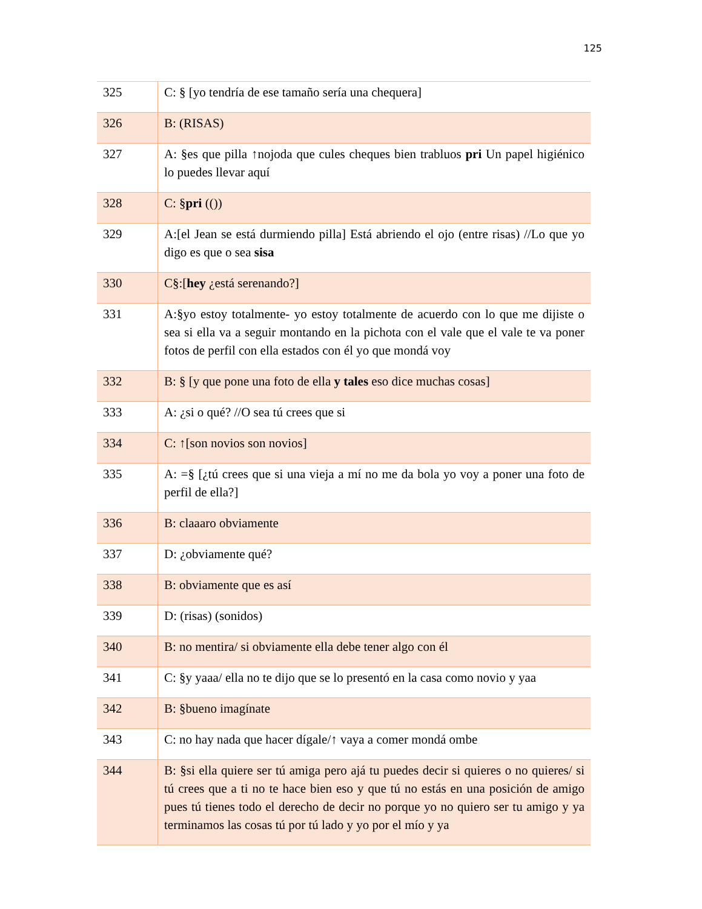125
| 325 | C: § [yo tendría de ese tamaño sería una chequera] |
| 326 | B: (RISAS) |
| 327 | A: §es que pilla ↑nojoda que cules cheques bien trabluos pri Un papel higiénico lo puedes llevar aquí |
| 328 | C: § pri (()) |
| 329 | A:[el Jean se está durmiendo pilla] Está abriendo el ojo (entre risas) //Lo que yo digo es que o sea sisa |
| 330 | C§:[ hey ¿está serenando?] |
| 331 | A:§yo estoy totalmente- yo estoy totalmente de acuerdo con lo que me dijiste o sea si ella va a seguir montando en la pichota con el vale que el vale te va poner fotos de perfil con ella estados con él yo que mondá voy |
| 332 | B: § [y que pone una foto de ella y tales eso dice muchas cosas] |
| 333 | A: ¿si o qué? //O sea tú crees que si |
| 334 | C: ↑[son novios son novios] |
| 335 | A: =§ [¿tú crees que si una vieja a mí no me da bola yo voy a poner una foto de perfil de ella?] |
| 336 | B: claaaro obviamente |
| 337 | D: ¿obviamente qué? |
| 338 | B: obviamente que es así |
| 339 | D: (risas) (sonidos) |
| 340 | B: no mentira/ si obviamente ella debe tener algo con él |
| 341 | C: §y yaaa/ ella no te dijo que se lo presentó en la casa como novio y yaa |
| 342 | B: §bueno imagínate |
| 343 | C: no hay nada que hacer dígale/↑ vaya a comer mondá ombe |
| 344 | B: §si ella quiere ser tú amiga pero ajá tu puedes decir si quieres o no quieres/ si tú crees que a ti no te hace bien eso y que tú no estás en una posición de amigo pues tú tienes todo el derecho de decir no porque yo no quiero ser tu amigo y ya terminamos las cosas tú por tú lado y yo por el mío y ya |